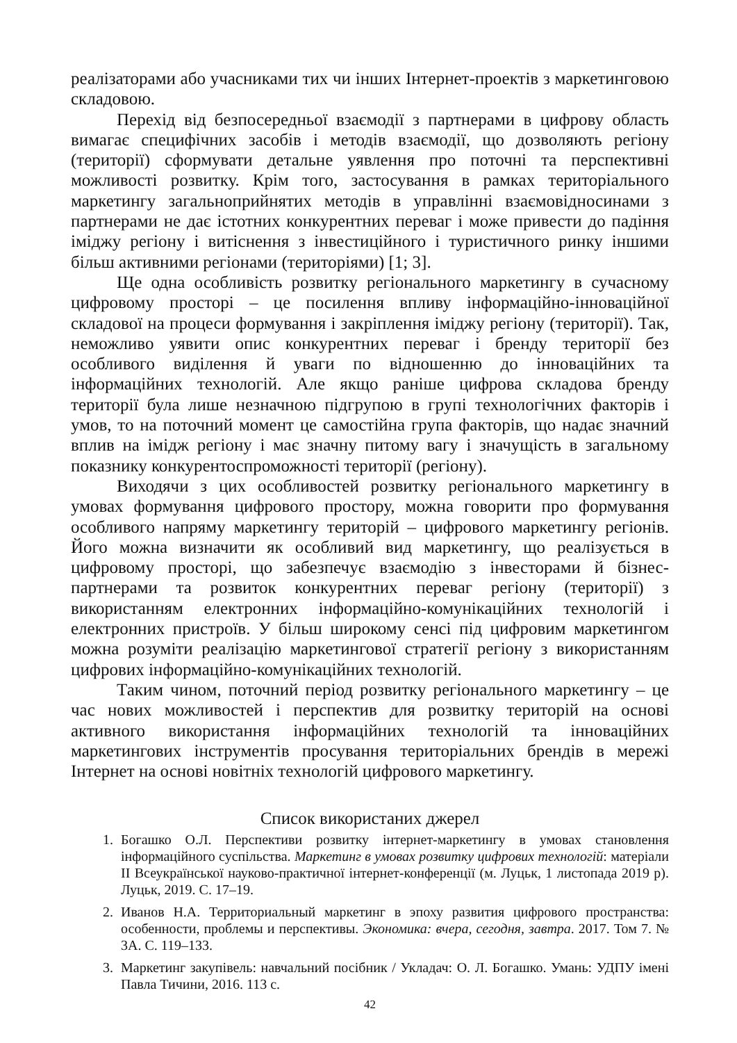реалізаторами або учасниками тих чи інших Інтернет-проектів з маркетинговою складовою.
Перехід від безпосередньої взаємодії з партнерами в цифрову область вимагає специфічних засобів і методів взаємодії, що дозволяють регіону (території) сформувати детальне уявлення про поточні та перспективні можливості розвитку. Крім того, застосування в рамках територіального маркетингу загальноприйнятих методів в управлінні взаємовідносинами з партнерами не дає істотних конкурентних переваг і може привести до падіння іміджу регіону і витіснення з інвестиційного і туристичного ринку іншими більш активними регіонами (територіями) [1; 3].
Ще одна особливість розвитку регіонального маркетингу в сучасному цифровому просторі – це посилення впливу інформаційно-інноваційної складової на процеси формування і закріплення іміджу регіону (території). Так, неможливо уявити опис конкурентних переваг і бренду території без особливого виділення й уваги по відношенню до інноваційних та інформаційних технологій. Але якщо раніше цифрова складова бренду території була лише незначною підгрупою в групі технологічних факторів і умов, то на поточний момент це самостійна група факторів, що надає значний вплив на імідж регіону і має значну питому вагу і значущість в загальному показнику конкурентоспроможності території (регіону).
Виходячи з цих особливостей розвитку регіонального маркетингу в умовах формування цифрового простору, можна говорити про формування особливого напряму маркетингу територій – цифрового маркетингу регіонів. Його можна визначити як особливий вид маркетингу, що реалізується в цифровому просторі, що забезпечує взаємодію з інвесторами й бізнес-партнерами та розвиток конкурентних переваг регіону (території) з використанням електронних інформаційно-комунікаційних технологій і електронних пристроїв. У більш широкому сенсі під цифровим маркетингом можна розуміти реалізацію маркетингової стратегії регіону з використанням цифрових інформаційно-комунікаційних технологій.
Таким чином, поточний період розвитку регіонального маркетингу – це час нових можливостей і перспектив для розвитку територій на основі активного використання інформаційних технологій та інноваційних маркетингових інструментів просування територіальних брендів в мережі Інтернет на основі новітніх технологій цифрового маркетингу.
Список використаних джерел
1. Богашко О.Л. Перспективи розвитку інтернет-маркетингу в умовах становлення інформаційного суспільства. Маркетинг в умовах розвитку цифрових технологій: матеріали ІІ Всеукраїнської науково-практичної інтернет-конференції (м. Луцьк, 1 листопада 2019 р). Луцьк, 2019. С. 17–19.
2. Иванов Н.А. Территориальный маркетинг в эпоху развития цифрового пространства: особенности, проблемы и перспективы. Экономика: вчера, сегодня, завтра. 2017. Том 7. № 3А. С. 119–133.
3. Маркетинг закупівель: навчальний посібник / Укладач: О. Л. Богашко. Умань: УДПУ імені Павла Тичини, 2016. 113 с.
42